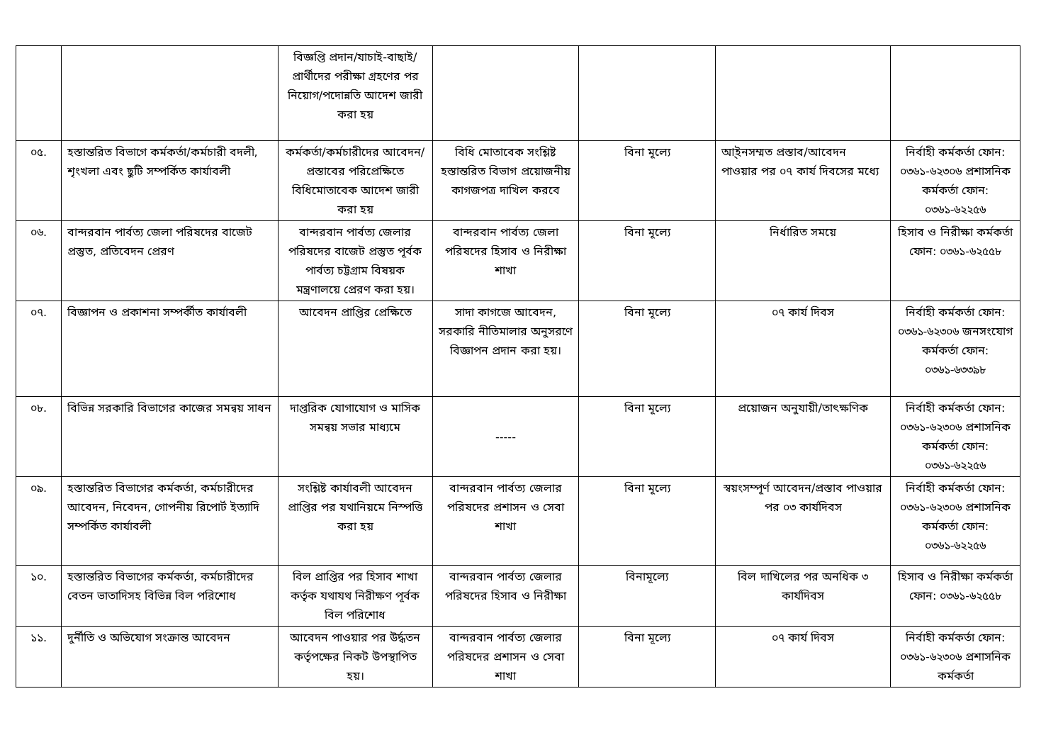| | | বিজ্ঞপ্তি প্রদান/যাচাই-বাছাই/প্রার্থীদের পরীক্ষা গ্রহণের পর নিয়োগ/পদোন্নতি আদেশ জারী করা হয় | | | | |
| ০৫. | হস্তান্তরিত বিভাগে কর্মকর্তা/কর্মচারী বদলী, শৃংখলা এবং ছুটি সম্পর্কিত কার্যাবলী | কর্মকর্তা/কর্মচারীদের আবেদন/প্রস্তাবের পরিপ্রেক্ষিতে বিধিমোতাবেক আদেশ জারী করা হয় | বিধি মোতাবেক সংশ্লিষ্ট হস্তান্তরিত বিভাগ প্রয়োজনীয় কাগজপত্র দাখিল করবে | বিনা মূল্যে | আ্ইনসম্মত প্রস্তাব/আবেদন পাওয়ার পর ০৭ কার্য দিবসের মধ্যে | নির্বাহী কর্মকর্তা ফোন: ০৩৬১-৬২৩০৬ প্রশাসনিক কর্মকর্তা ফোন: ০৩৬১-৬২২৫৬ |
| ০৬. | বান্দরবান পার্বত্য জেলা পরিষদের বাজেট প্রস্তুত, প্রতিবেদন প্রেরণ | বান্দরবান পার্বত্য জেলার পরিষদের বাজেট প্রস্তুত পূর্বক পার্বত্য চট্টগ্রাম বিষয়ক মন্ত্রণালয়ে প্রেরণ করা হয়। | বান্দরবান পার্বত্য জেলা পরিষদের হিসাব ও নিরীক্ষা শাখা | বিনা মূল্যে | নির্ধারিত সময়ে | হিসাব ও নিরীক্ষা কর্মকর্তা ফোন: ০৩৬১-৬২৫৫৮ |
| ০৭. | বিজ্ঞাপন ও প্রকাশনা সম্পর্কীত কার্যাবলী | আবেদন প্রাপ্তির প্রেক্ষিতে | সাদা কাগজে আবেদন, সরকারি নীতিমালার অনুসরণে বিজ্ঞাপন প্রদান করা হয়। | বিনা মূল্যে | ০৭ কার্য দিবস | নির্বাহী কর্মকর্তা ফোন: ০৩৬১-৬২৩০৬ জনসংযোগ কর্মকর্তা ফোন: ০৩৬১-৬৩৩৯৮ |
| ০৮. | বিভিন্ন সরকারি বিভাগের কাজের সমন্বয় সাধন | দাপ্তরিক যোগাযোগ ও মাসিক সমন্বয় সভার মাধ্যমে | ----- | বিনা মূল্যে | প্রয়োজন অনুযায়ী/তাৎক্ষণিক | নির্বাহী কর্মকর্তা ফোন: ০৩৬১-৬২৩০৬ প্রশাসনিক কর্মকর্তা ফোন: ০৩৬১-৬২২৫৬ |
| ০৯. | হস্তান্তরিত বিভাগের কর্মকর্তা, কর্মচারীদের আবেদন, নিবেদন, গোপনীয় রিপোর্ট ইত্যাদি সম্পর্কিত কার্যাবলী | সংশ্লিষ্ট কার্যাবলী আবেদন প্রাপ্তির পর যথানিয়মে নিস্পত্তি করা হয় | বান্দরবান পার্বত্য জেলার পরিষদের প্রশাসন ও সেবা শাখা | বিনা মূল্যে | স্বয়ংসম্পূর্ণ আবেদন/প্রস্তাব পাওয়ার পর ০৩ কার্যদিবস | নির্বাহী কর্মকর্তা ফোন: ০৩৬১-৬২৩০৬ প্রশাসনিক কর্মকর্তা ফোন: ০৩৬১-৬২২৫৬ |
| ১০. | হস্তান্তরিত বিভাগের কর্মকর্তা, কর্মচারীদের বেতন ভাতাদিসহ বিভিন্ন বিল পরিশোধ | বিল প্রাপ্তির পর হিসাব শাখা কর্তৃক যথাযথ নিরীক্ষণ পূর্বক বিল পরিশোধ | বান্দরবান পার্বত্য জেলার পরিষদের হিসাব ও নিরীক্ষা | বিনামূল্যে | বিল দাখিলের পর অনধিক ৩ কার্যদিবস | হিসাব ও নিরীক্ষা কর্মকর্তা ফোন: ০৩৬১-৬২৫৫৮ |
| ১১. | দুর্নীতি ও অভিযোগ সংক্রান্ত আবেদন | আবেদন পাওয়ার পর উর্দ্ধতন কর্তৃপক্ষের নিকট উপস্থাপিত হয়। | বান্দরবান পার্বত্য জেলার পরিষদের প্রশাসন ও সেবা শাখা | বিনা মূল্যে | ০৭ কার্য দিবস | নির্বাহী কর্মকর্তা ফোন: ০৩৬১-৬২৩০৬ প্রশাসনিক কর্মকর্তা |